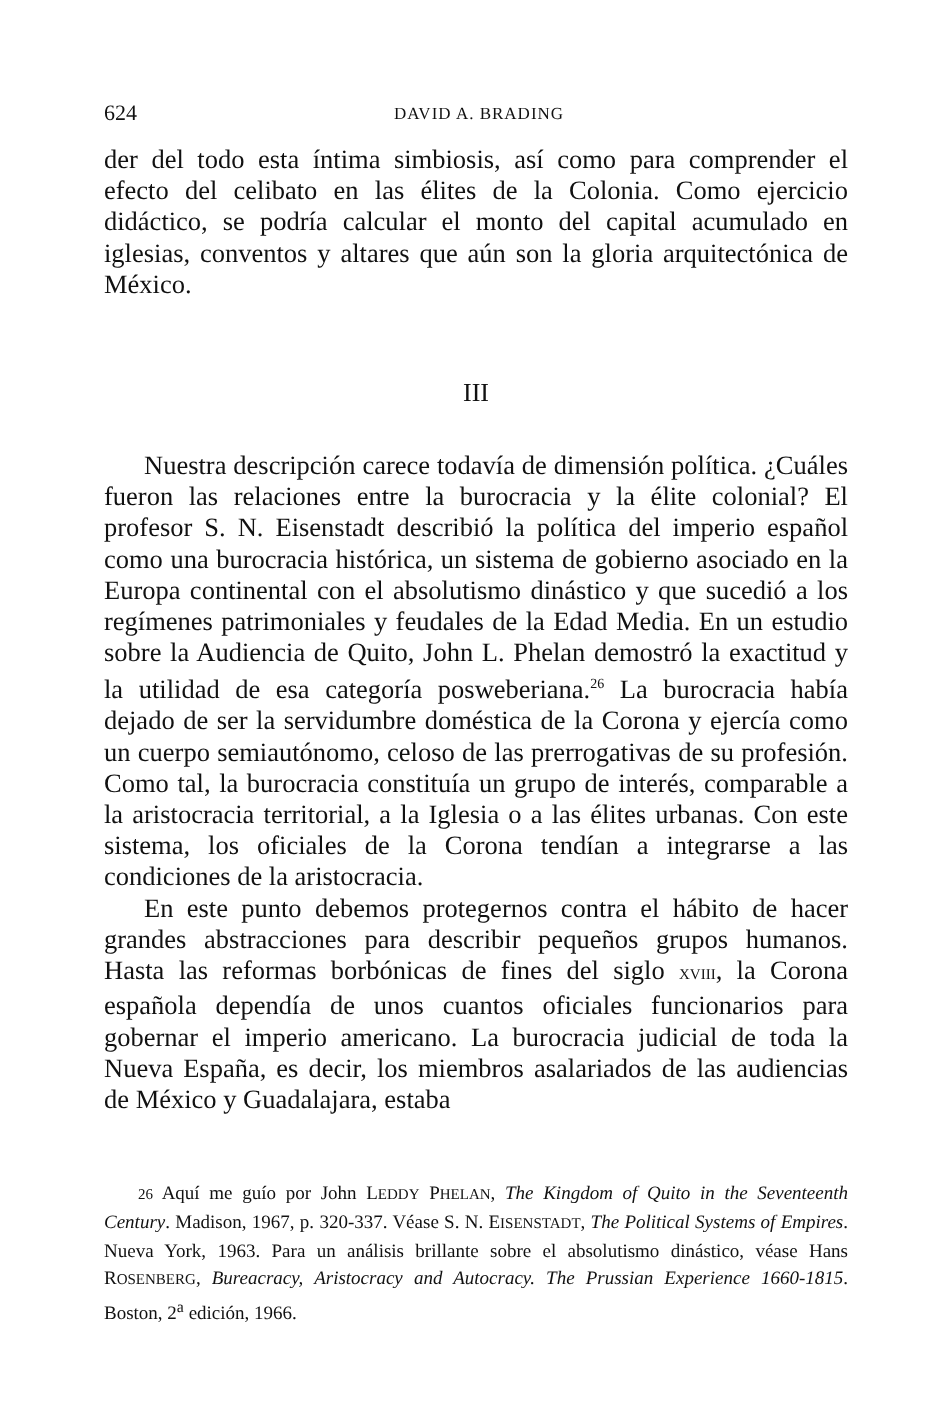624 DAVID A. BRADING
der del todo esta íntima simbiosis, así como para comprender el efecto del celibato en las élites de la Colonia. Como ejercicio didáctico, se podría calcular el monto del capital acumulado en iglesias, conventos y altares que aún son la gloria arquitectónica de México.
III
Nuestra descripción carece todavía de dimensión política. ¿Cuáles fueron las relaciones entre la burocracia y la élite colonial? El profesor S. N. Eisenstadt describió la política del imperio español como una burocracia histórica, un sistema de gobierno asociado en la Europa continental con el absolutismo dinástico y que sucedió a los regímenes patrimoniales y feudales de la Edad Media. En un estudio sobre la Audiencia de Quito, John L. Phelan demostró la exactitud y la utilidad de esa categoría posweberiana.<sup>26</sup> La burocracia había dejado de ser la servidumbre doméstica de la Corona y ejercía como un cuerpo semiautónomo, celoso de las prerrogativas de su profesión. Como tal, la burocracia constituía un grupo de interés, comparable a la aristocracia territorial, a la Iglesia o a las élites urbanas. Con este sistema, los oficiales de la Corona tendían a integrarse a las condiciones de la aristocracia.
En este punto debemos protegernos contra el hábito de hacer grandes abstracciones para describir pequeños grupos humanos. Hasta las reformas borbónicas de fines del siglo XVIII, la Corona española dependía de unos cuantos oficiales funcionarios para gobernar el imperio americano. La burocracia judicial de toda la Nueva España, es decir, los miembros asalariados de las audiencias de México y Guadalajara, estaba
26 Aquí me guío por John LEDDY PHELAN, The Kingdom of Quito in the Seventeenth Century. Madison, 1967, p. 320-337. Véase S. N. EISENSTADT, The Political Systems of Empires. Nueva York, 1963. Para un análisis brillante sobre el absolutismo dinástico, véase Hans ROSENBERG, Bureacracy, Aristocracy and Autocracy. The Prussian Experience 1660-1815. Boston, 2<sup>a</sup> edición, 1966.